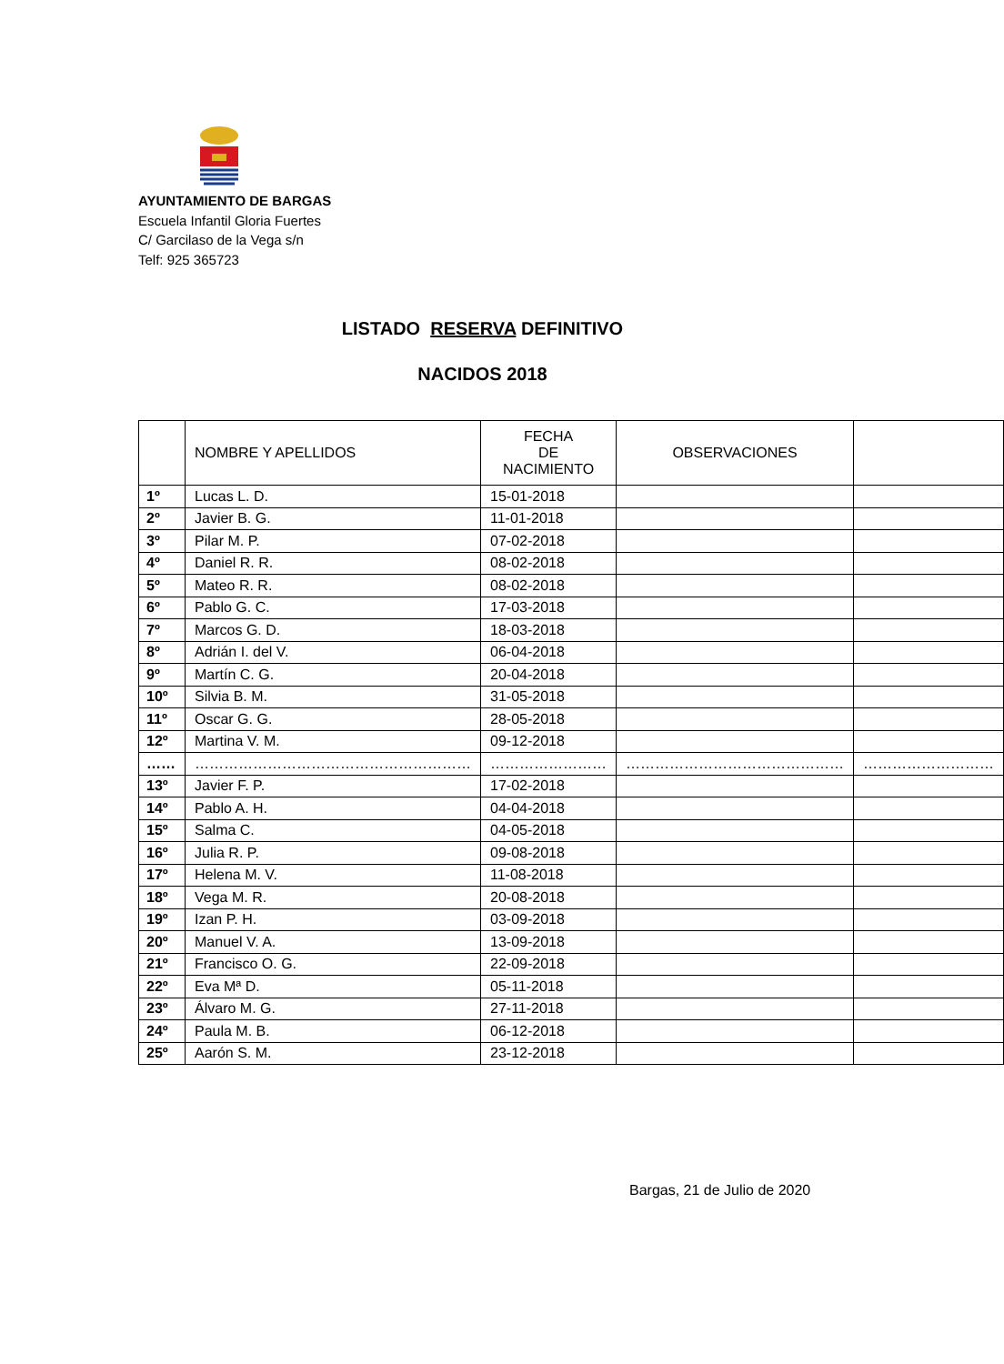AYUNTAMIENTO DE BARGAS
Escuela Infantil Gloria Fuertes
C/ Garcilaso de la Vega s/n
Telf: 925 365723
LISTADO RESERVA DEFINITIVO
NACIDOS 2018
| | NOMBRE Y APELLIDOS | FECHA DE NACIMIENTO | OBSERVACIONES | |
| --- | --- | --- | --- | --- |
| 1º | Lucas L. D. | 15-01-2018 | | |
| 2º | Javier B. G. | 11-01-2018 | | |
| 3º | Pilar M. P. | 07-02-2018 | | |
| 4º | Daniel R. R. | 08-02-2018 | | |
| 5º | Mateo R. R. | 08-02-2018 | | |
| 6º | Pablo G. C. | 17-03-2018 | | |
| 7º | Marcos G. D. | 18-03-2018 | | |
| 8º | Adrián I. del V. | 06-04-2018 | | |
| 9º | Martín C. G. | 20-04-2018 | | |
| 10º | Silvia B. M. | 31-05-2018 | | |
| 11º | Oscar G. G. | 28-05-2018 | | |
| 12º | Martina V. M. | 09-12-2018 | | |
| …… | ………………………………………………… | …………………… | ……………………………………… | ……………………… |
| 13º | Javier F. P. | 17-02-2018 | | |
| 14º | Pablo A. H. | 04-04-2018 | | |
| 15º | Salma C. | 04-05-2018 | | |
| 16º | Julia R. P. | 09-08-2018 | | |
| 17º | Helena M. V. | 11-08-2018 | | |
| 18º | Vega M. R. | 20-08-2018 | | |
| 19º | Izan P. H. | 03-09-2018 | | |
| 20º | Manuel V. A. | 13-09-2018 | | |
| 21º | Francisco O. G. | 22-09-2018 | | |
| 22º | Eva Mª D. | 05-11-2018 | | |
| 23º | Álvaro M. G. | 27-11-2018 | | |
| 24º | Paula M. B. | 06-12-2018 | | |
| 25º | Aarón S. M. | 23-12-2018 | | |
Bargas, 21 de Julio de 2020